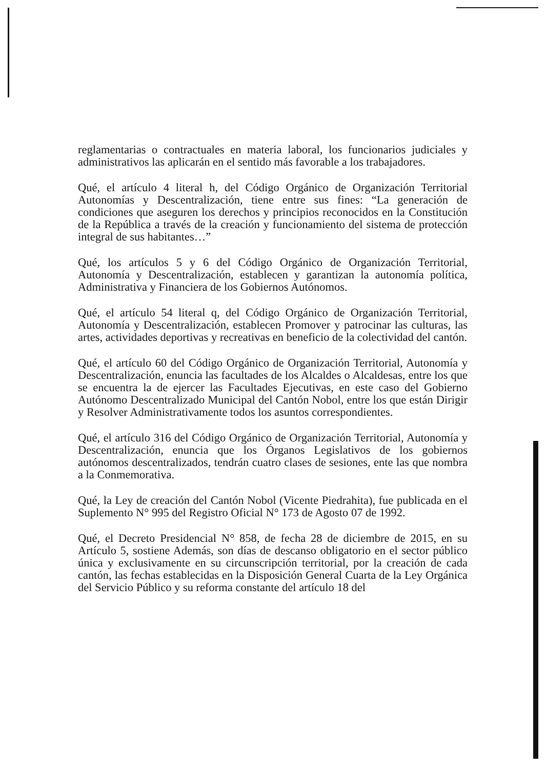reglamentarias o contractuales en materia laboral, los funcionarios judiciales y administrativos las aplicarán en el sentido más favorable a los trabajadores.
Qué, el artículo 4 literal h, del Código Orgánico de Organización Territorial Autonomías y Descentralización, tiene entre sus fines: “La generación de condiciones que aseguren los derechos y principios reconocidos en la Constitución de la República a través de la creación y funcionamiento del sistema de protección integral de sus habitantes…”
Qué, los artículos 5 y 6 del Código Orgánico de Organización Territorial, Autonomía y Descentralización, establecen y garantizan la autonomía política, Administrativa y Financiera de los Gobiernos Autónomos.
Qué, el artículo 54 literal q, del Código Orgánico de Organización Territorial, Autonomía y Descentralización, establecen Promover y patrocinar las culturas, las artes, actividades deportivas y recreativas en beneficio de la colectividad del cantón.
Qué, el artículo 60 del Código Orgánico de Organización Territorial, Autonomía y Descentralización, enuncia las facultades de los Alcaldes o Alcaldesas, entre los que se encuentra la de ejercer las Facultades Ejecutivas, en este caso del Gobierno Autónomo Descentralizado Municipal del Cantón Nobol, entre los que están Dirigir y Resolver Administrativamente todos los asuntos correspondientes.
Qué, el artículo 316 del Código Orgánico de Organización Territorial, Autonomía y Descentralización, enuncia que los Órganos Legislativos de los gobiernos autónomos descentralizados, tendrán cuatro clases de sesiones, ente las que nombra a la Conmemorativa.
Qué, la Ley de creación del Cantón Nobol (Vicente Piedrahita), fue publicada en el Suplemento N° 995 del Registro Oficial N° 173 de Agosto 07 de 1992.
Qué, el Decreto Presidencial N° 858, de fecha 28 de diciembre de 2015, en su Artículo 5, sostiene Además, son días de descanso obligatorio en el sector público única y exclusivamente en su circunscripción territorial, por la creación de cada cantón, las fechas establecidas en la Disposición General Cuarta de la Ley Orgánica del Servicio Público y su reforma constante del artículo 18 del